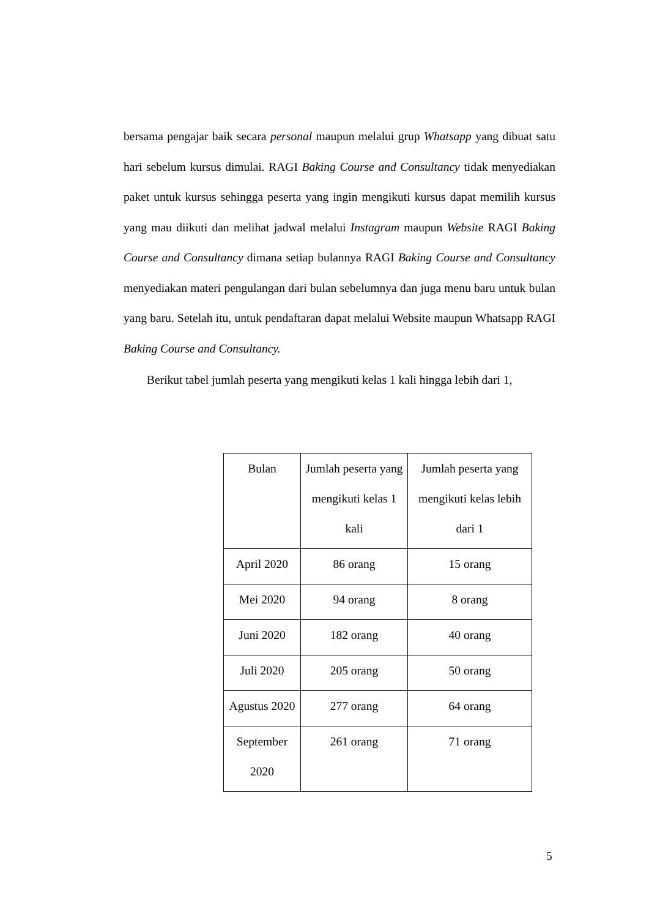bersama pengajar baik secara personal maupun melalui grup Whatsapp yang dibuat satu hari sebelum kursus dimulai. RAGI Baking Course and Consultancy tidak menyediakan paket untuk kursus sehingga peserta yang ingin mengikuti kursus dapat memilih kursus yang mau diikuti dan melihat jadwal melalui Instagram maupun Website RAGI Baking Course and Consultancy dimana setiap bulannya RAGI Baking Course and Consultancy menyediakan materi pengulangan dari bulan sebelumnya dan juga menu baru untuk bulan yang baru. Setelah itu, untuk pendaftaran dapat melalui Website maupun Whatsapp RAGI Baking Course and Consultancy.
Berikut tabel jumlah peserta yang mengikuti kelas 1 kali hingga lebih dari 1,
| Bulan | Jumlah peserta yang mengikuti kelas 1 kali | Jumlah peserta yang mengikuti kelas lebih dari 1 |
| --- | --- | --- |
| April 2020 | 86 orang | 15 orang |
| Mei 2020 | 94 orang | 8 orang |
| Juni 2020 | 182 orang | 40 orang |
| Juli 2020 | 205 orang | 50 orang |
| Agustus 2020 | 277 orang | 64 orang |
| September 2020 | 261 orang | 71 orang |
5